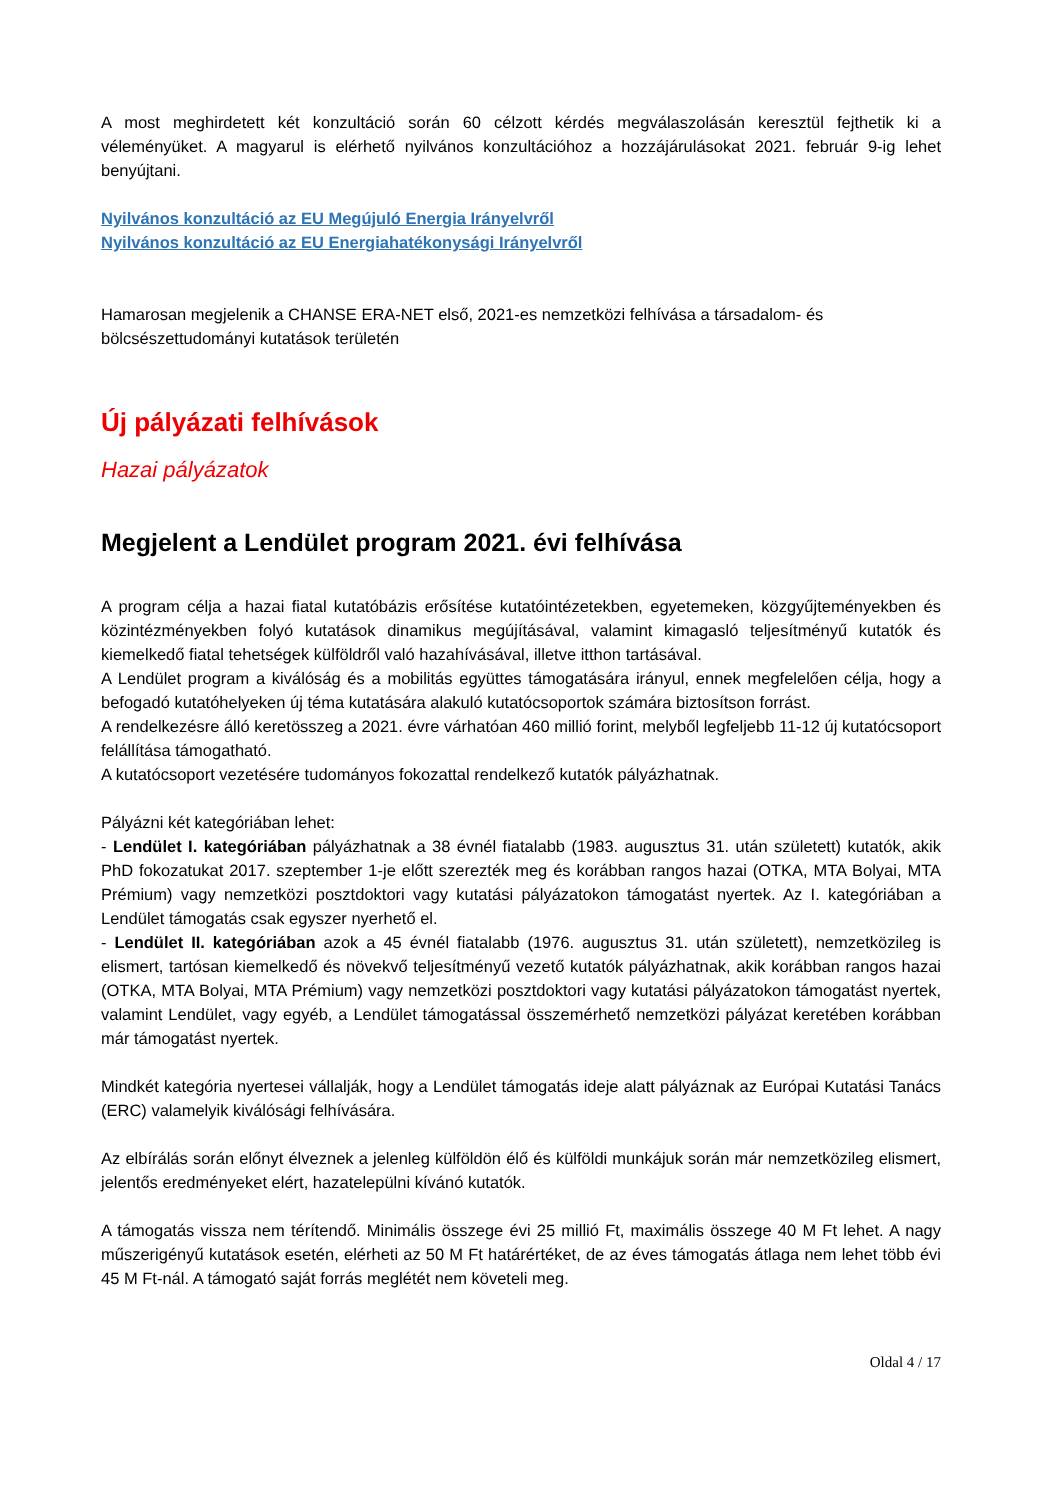A most meghirdetett két konzultáció során 60 célzott kérdés megválaszolásán keresztül fejthetik ki a véleményüket. A magyarul is elérhető nyilvános konzultációhoz a hozzájárulásokat 2021. február 9-ig lehet benyújtani.
Nyilvános konzultáció az EU Megújuló Energia Irányelvről
Nyilvános konzultáció az EU Energiahatékonysági Irányelvről
Hamarosan megjelenik a CHANSE ERA-NET első, 2021-es nemzetközi felhívása a társadalom- és bölcsészettudományi kutatások területén
Új pályázati felhívások
Hazai pályázatok
Megjelent a Lendület program 2021. évi felhívása
A program célja a hazai fiatal kutatóbázis erősítése kutatóintézetekben, egyetemeken, közgyűjteményekben és közintézményekben folyó kutatások dinamikus megújításával, valamint kimagasló teljesítményű kutatók és kiemelkedő fiatal tehetségek külföldről való hazahívásával, illetve itthon tartásával.
A Lendület program a kiválóság és a mobilitás együttes támogatására irányul, ennek megfelelően célja, hogy a befogadó kutatóhelyeken új téma kutatására alakuló kutatócsoportok számára biztosítson forrást.
A rendelkezésre álló keretösszeg a 2021. évre várhatóan 460 millió forint, melyből legfeljebb 11-12 új kutatócsoport felállítása támogatható.
A kutatócsoport vezetésére tudományos fokozattal rendelkező kutatók pályázhatnak.
Pályázni két kategóriában lehet:
- Lendület I. kategóriában pályázhatnak a 38 évnél fiatalabb (1983. augusztus 31. után született) kutatók, akik PhD fokozatukat 2017. szeptember 1-je előtt szerezték meg és korábban rangos hazai (OTKA, MTA Bolyai, MTA Prémium) vagy nemzetközi posztdoktori vagy kutatási pályázatokon támogatást nyertek. Az I. kategóriában a Lendület támogatás csak egyszer nyerhető el.
- Lendület II. kategóriában azok a 45 évnél fiatalabb (1976. augusztus 31. után született), nemzetközileg is elismert, tartósan kiemelkedő és növekvő teljesítményű vezető kutatók pályázhatnak, akik korábban rangos hazai (OTKA, MTA Bolyai, MTA Prémium) vagy nemzetközi posztdoktori vagy kutatási pályázatokon támogatást nyertek, valamint Lendület, vagy egyéb, a Lendület támogatással összemérhető nemzetközi pályázat keretében korábban már támogatást nyertek.
Mindkét kategória nyertesei vállalják, hogy a Lendület támogatás ideje alatt pályáznak az Európai Kutatási Tanács (ERC) valamelyik kiválósági felhívására.
Az elbírálás során előnyt élveznek a jelenleg külföldön élő és külföldi munkájuk során már nemzetközileg elismert, jelentős eredményeket elért, hazatelepülni kívánó kutatók.
A támogatás vissza nem térítendő. Minimális összege évi 25 millió Ft, maximális összege 40 M Ft lehet. A nagy műszerigényű kutatások esetén, elérheti az 50 M Ft határértéket, de az éves támogatás átlaga nem lehet több évi 45 M Ft-nál. A támogató saját forrás meglétét nem követeli meg.
Oldal 4 / 17